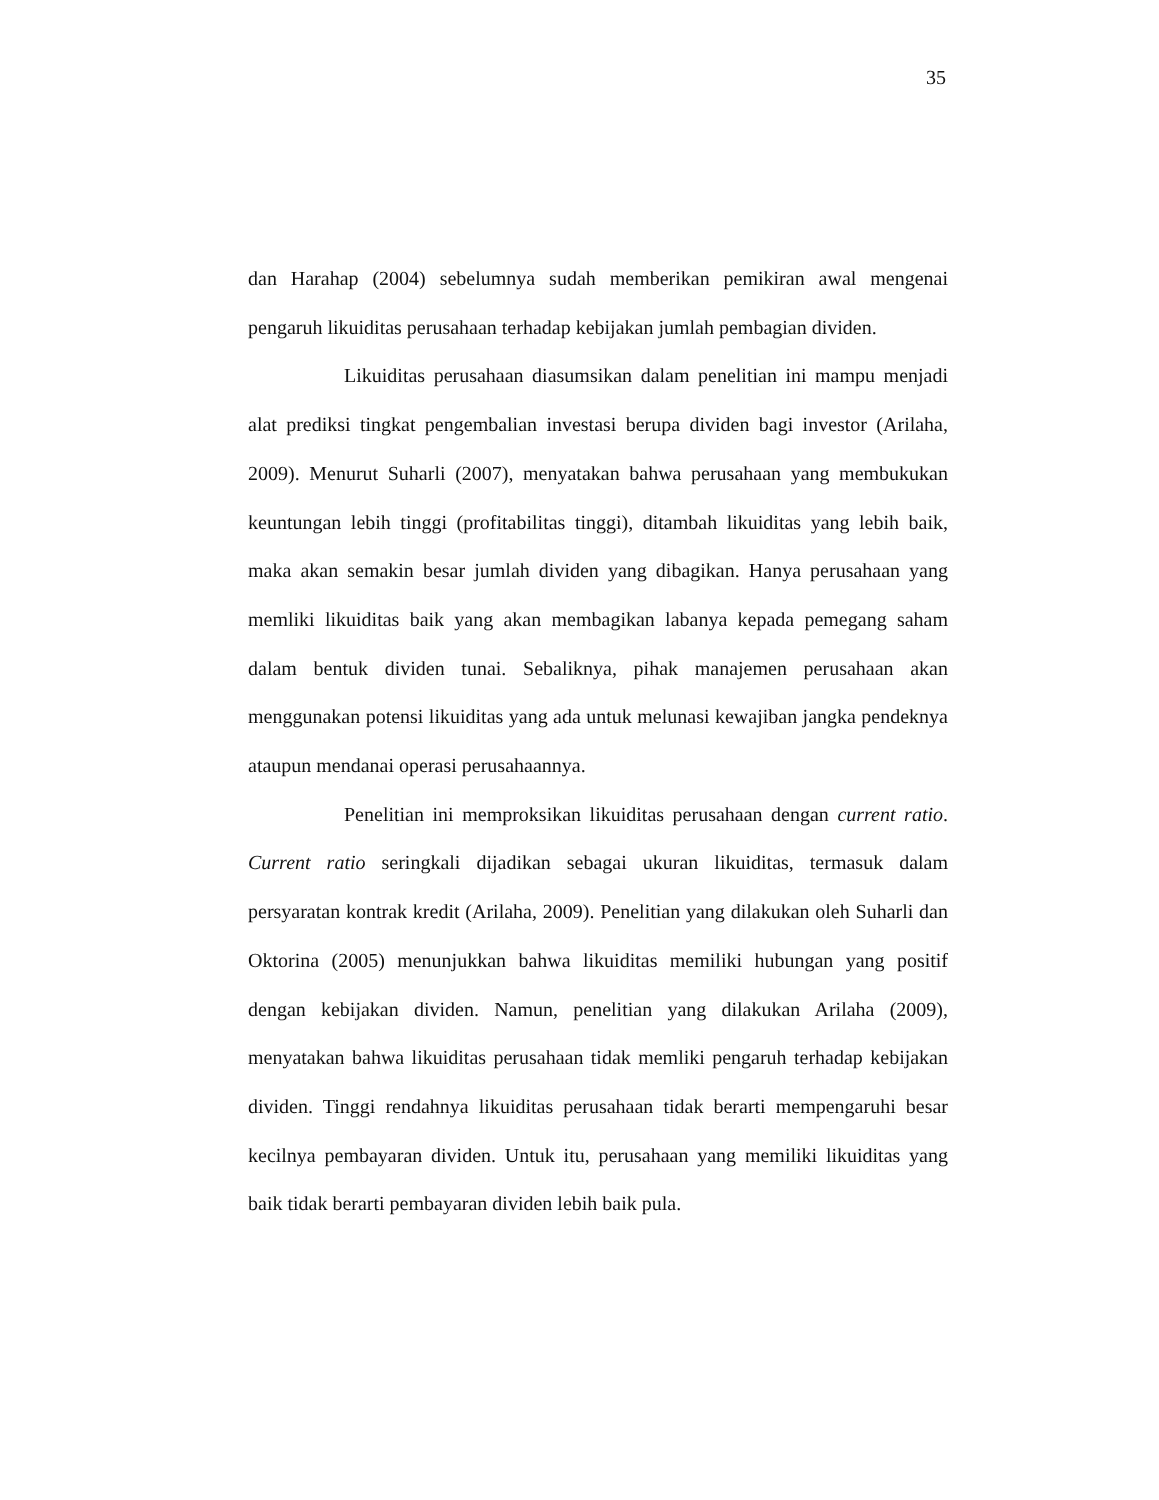35
dan Harahap (2004) sebelumnya sudah memberikan pemikiran awal mengenai pengaruh likuiditas perusahaan terhadap kebijakan jumlah pembagian dividen.
Likuiditas perusahaan diasumsikan dalam penelitian ini mampu menjadi alat prediksi tingkat pengembalian investasi berupa dividen bagi investor (Arilaha, 2009). Menurut Suharli (2007), menyatakan bahwa perusahaan yang membukukan keuntungan lebih tinggi (profitabilitas tinggi), ditambah likuiditas yang lebih baik, maka akan semakin besar jumlah dividen yang dibagikan. Hanya perusahaan yang memliki likuiditas baik yang akan membagikan labanya kepada pemegang saham dalam bentuk dividen tunai. Sebaliknya, pihak manajemen perusahaan akan menggunakan potensi likuiditas yang ada untuk melunasi kewajiban jangka pendeknya ataupun mendanai operasi perusahaannya.
Penelitian ini memproksikan likuiditas perusahaan dengan current ratio. Current ratio seringkali dijadikan sebagai ukuran likuiditas, termasuk dalam persyaratan kontrak kredit (Arilaha, 2009). Penelitian yang dilakukan oleh Suharli dan Oktorina (2005) menunjukkan bahwa likuiditas memiliki hubungan yang positif dengan kebijakan dividen. Namun, penelitian yang dilakukan Arilaha (2009), menyatakan bahwa likuiditas perusahaan tidak memliki pengaruh terhadap kebijakan dividen. Tinggi rendahnya likuiditas perusahaan tidak berarti mempengaruhi besar kecilnya pembayaran dividen. Untuk itu, perusahaan yang memiliki likuiditas yang baik tidak berarti pembayaran dividen lebih baik pula.